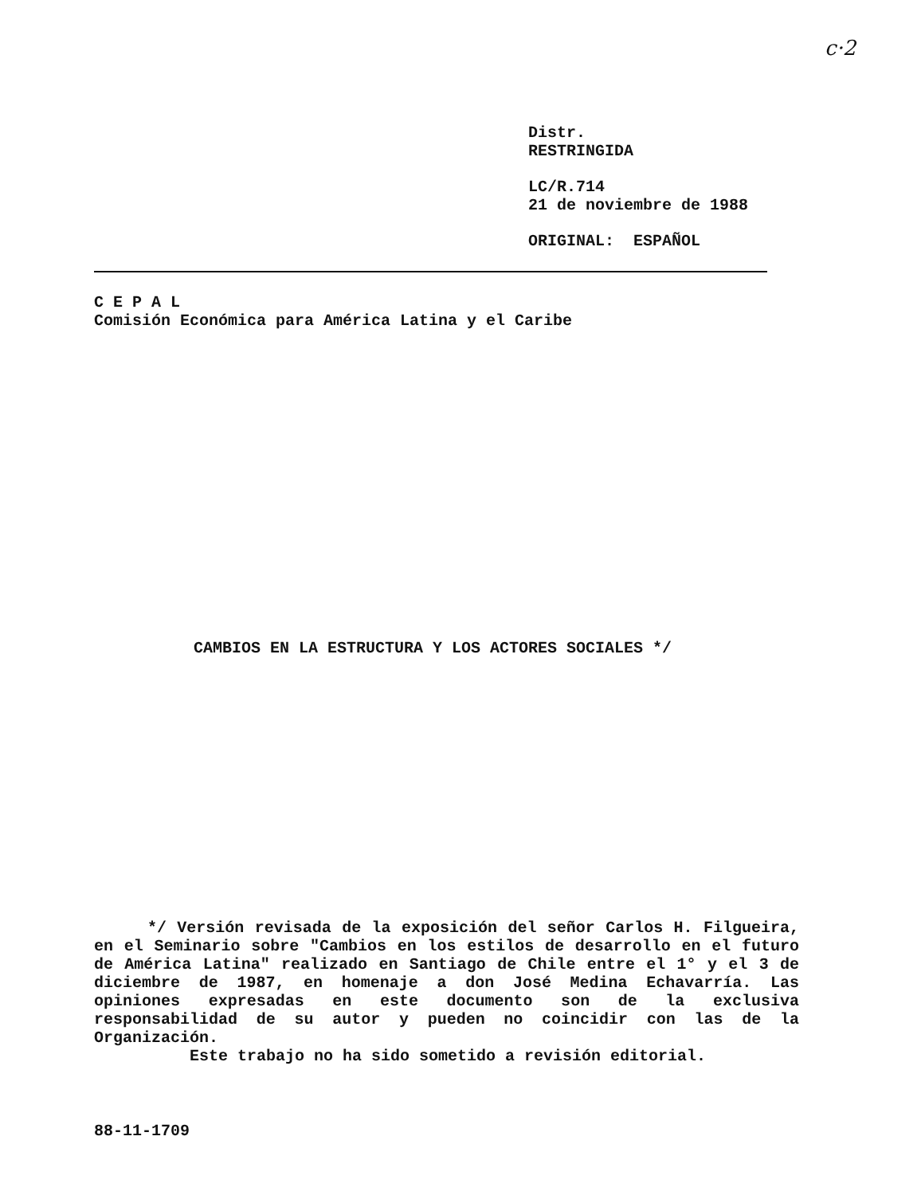c·2
Distr.
RESTRINGIDA
LC/R.714
21 de noviembre de 1988
ORIGINAL: ESPAÑOL
C E P A L
Comisión Económica para América Latina y el Caribe
CAMBIOS EN LA ESTRUCTURA Y LOS ACTORES SOCIALES */
*/ Versión revisada de la exposición del señor Carlos H. Filgueira, en el Seminario sobre "Cambios en los estilos de desarrollo en el futuro de América Latina" realizado en Santiago de Chile entre el 1° y el 3 de diciembre de 1987, en homenaje a don José Medina Echavarría. Las opiniones expresadas en este documento son de la exclusiva responsabilidad de su autor y pueden no coincidir con las de la Organización.
Este trabajo no ha sido sometido a revisión editorial.
88-11-1709